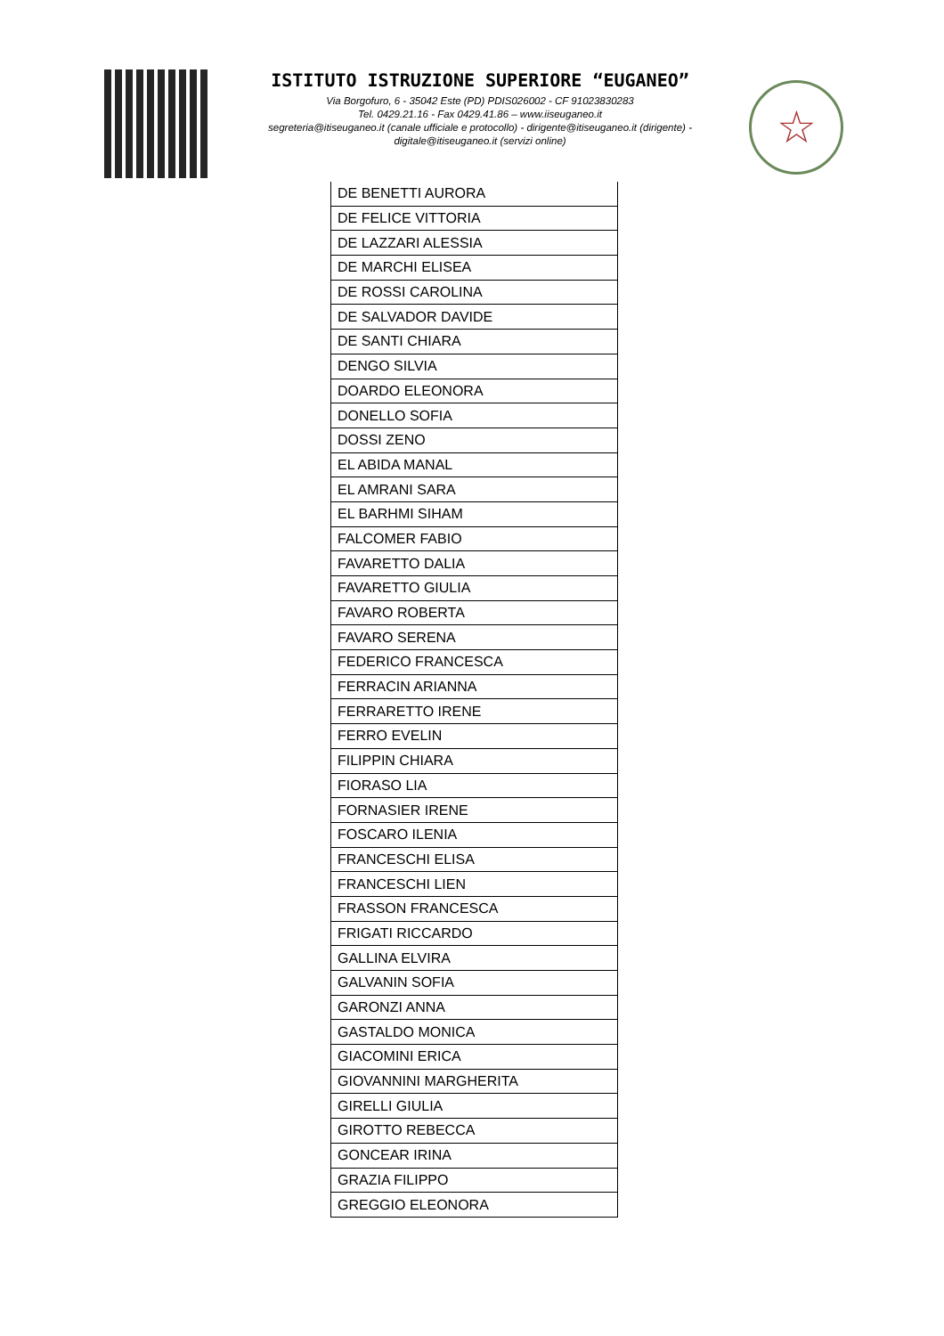ISTITUTO ISTRUZIONE SUPERIORE “EUGANEO”
Via Borgofuro, 6 - 35042 Este (PD) PDIS026002 - CF 91023830283
Tel. 0429.21.16 - Fax 0429.41.86 – www.iiseuganeo.it
segreteria@itiseuganeo.it (canale ufficiale e protocollo) - dirigente@itiseuganeo.it (dirigente) -
digitale@itiseuganeo.it (servizi online)
☆
| DE BENETTI AURORA |
| DE FELICE VITTORIA |
| DE LAZZARI ALESSIA |
| DE MARCHI ELISEA |
| DE ROSSI CAROLINA |
| DE SALVADOR DAVIDE |
| DE SANTI CHIARA |
| DENGO SILVIA |
| DOARDO ELEONORA |
| DONELLO SOFIA |
| DOSSI ZENO |
| EL ABIDA MANAL |
| EL AMRANI SARA |
| EL BARHMI SIHAM |
| FALCOMER FABIO |
| FAVARETTO DALIA |
| FAVARETTO GIULIA |
| FAVARO ROBERTA |
| FAVARO SERENA |
| FEDERICO FRANCESCA |
| FERRACIN ARIANNA |
| FERRARETTO IRENE |
| FERRO EVELIN |
| FILIPPIN CHIARA |
| FIORASO LIA |
| FORNASIER IRENE |
| FOSCARO ILENIA |
| FRANCESCHI ELISA |
| FRANCESCHI LIEN |
| FRASSON FRANCESCA |
| FRIGATI RICCARDO |
| GALLINA ELVIRA |
| GALVANIN SOFIA |
| GARONZI ANNA |
| GASTALDO MONICA |
| GIACOMINI ERICA |
| GIOVANNINI MARGHERITA |
| GIRELLI GIULIA |
| GIROTTO REBECCA |
| GONCEAR IRINA |
| GRAZIA FILIPPO |
| GREGGIO ELEONORA |